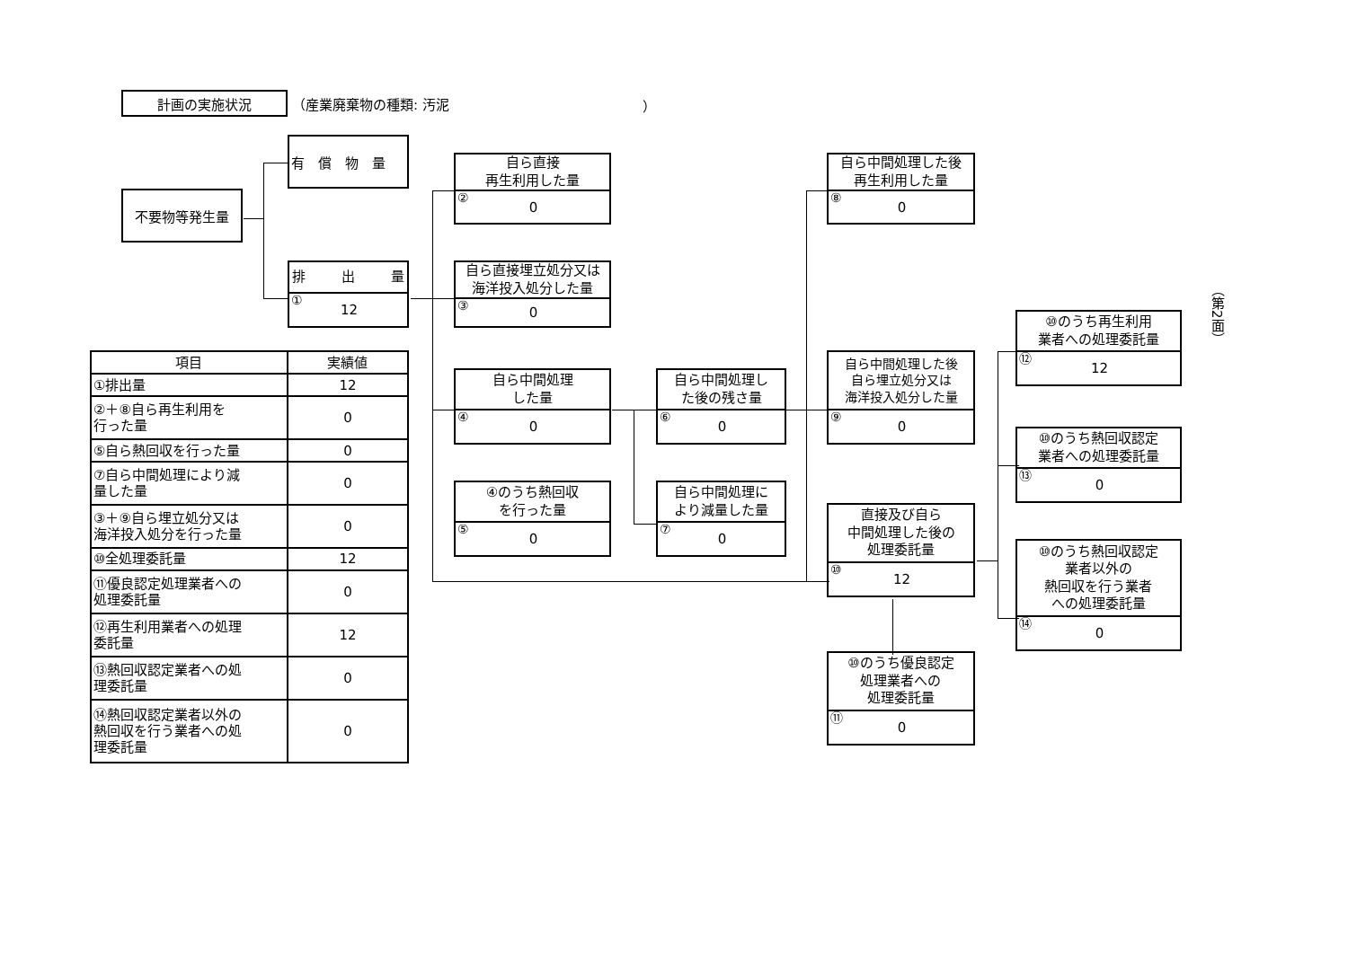計画の実施状況
（産業廃棄物の種類: 汚泥 ）
不要物等発生量
有　償　物　量
排 出 量
① 12
自ら直接
再生利用した量
② 0
自ら直接埋立処分又は
海洋投入処分した量
③ 0
自ら中間処理
した量
④ 0
④のうち熱回収
を行った量
⑤ 0
自ら中間処理し
た後の残さ量
⑥ 0
自ら中間処理に
より減量した量
⑦ 0
自ら中間処理した後
再生利用した量
⑧ 0
自ら中間処理した後
自ら埋立処分又は
海洋投入処分した量
⑨ 0
直接及び自ら
中間処理した後の
処理委託量
⑩ 12
⑩のうち優良認定
処理業者への
処理委託量
⑪ 0
⑩のうち再生利用
業者への処理委託量
⑫ 12
⑩のうち熱回収認定
業者への処理委託量
⑬ 0
⑩のうち熱回収認定
業者以外の
熱回収を行う業者
への処理委託量
⑭ 0
| 項目 | 実績値 |
| --- | --- |
| ①排出量 | 12 |
| ②＋⑧自ら再生利用を 行った量 | 0 |
| ⑤自ら熱回収を行った量 | 0 |
| ⑦自ら中間処理により減 量した量 | 0 |
| ③＋⑨自ら埋立処分又は 海洋投入処分を行った量 | 0 |
| ⑩全処理委託量 | 12 |
| ⑪優良認定処理業者への 処理委託量 | 0 |
| ⑫再生利用業者への処理 委託量 | 12 |
| ⑬熱回収認定業者への処 理委託量 | 0 |
| ⑭熱回収認定業者以外の 熱回収を行う業者への処 理委託量 | 0 |
（第2面）